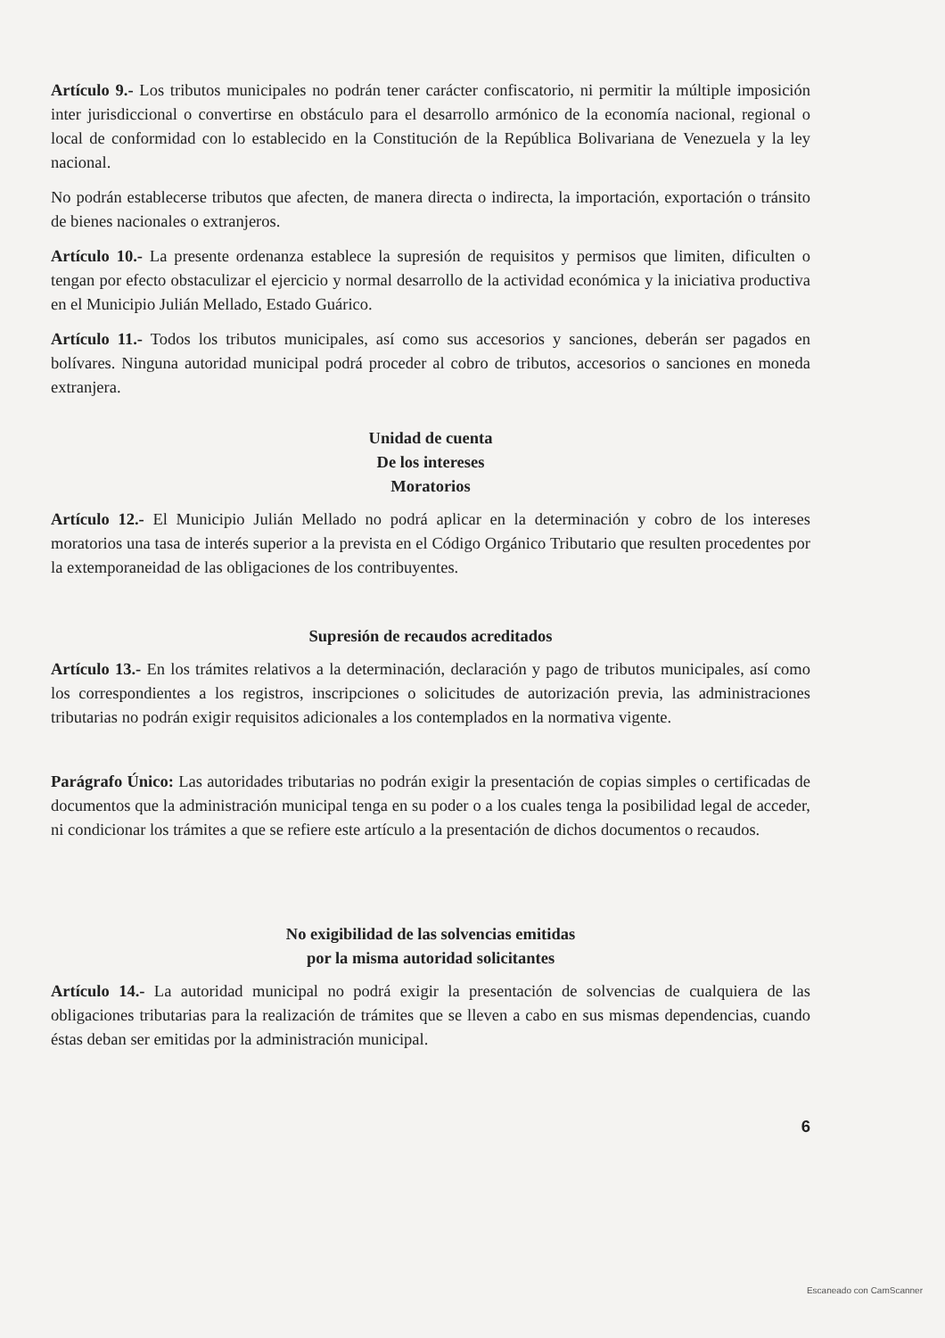Artículo 9.- Los tributos municipales no podrán tener carácter confiscatorio, ni permitir la múltiple imposición inter jurisdiccional o convertirse en obstáculo para el desarrollo armónico de la economía nacional, regional o local de conformidad con lo establecido en la Constitución de la República Bolivariana de Venezuela y la ley nacional.
No podrán establecerse tributos que afecten, de manera directa o indirecta, la importación, exportación o tránsito de bienes nacionales o extranjeros.
Artículo 10.- La presente ordenanza establece la supresión de requisitos y permisos que limiten, dificulten o tengan por efecto obstaculizar el ejercicio y normal desarrollo de la actividad económica y la iniciativa productiva en el Municipio Julián Mellado, Estado Guárico.
Artículo 11.- Todos los tributos municipales, así como sus accesorios y sanciones, deberán ser pagados en bolívares. Ninguna autoridad municipal podrá proceder al cobro de tributos, accesorios o sanciones en moneda extranjera.
Unidad de cuenta
De los intereses
Moratorios
Artículo 12.- El Municipio Julián Mellado no podrá aplicar en la determinación y cobro de los intereses moratorios una tasa de interés superior a la prevista en el Código Orgánico Tributario que resulten procedentes por la extemporaneidad de las obligaciones de los contribuyentes.
Supresión de recaudos acreditados
Artículo 13.- En los trámites relativos a la determinación, declaración y pago de tributos municipales, así como los correspondientes a los registros, inscripciones o solicitudes de autorización previa, las administraciones tributarias no podrán exigir requisitos adicionales a los contemplados en la normativa vigente.
Parágrafo Único: Las autoridades tributarias no podrán exigir la presentación de copias simples o certificadas de documentos que la administración municipal tenga en su poder o a los cuales tenga la posibilidad legal de acceder, ni condicionar los trámites a que se refiere este artículo a la presentación de dichos documentos o recaudos.
No exigibilidad de las solvencias emitidas
por la misma autoridad solicitantes
Artículo 14.- La autoridad municipal no podrá exigir la presentación de solvencias de cualquiera de las obligaciones tributarias para la realización de trámites que se lleven a cabo en sus mismas dependencias, cuando éstas deban ser emitidas por la administración municipal.
6
Escaneado con CamScanner